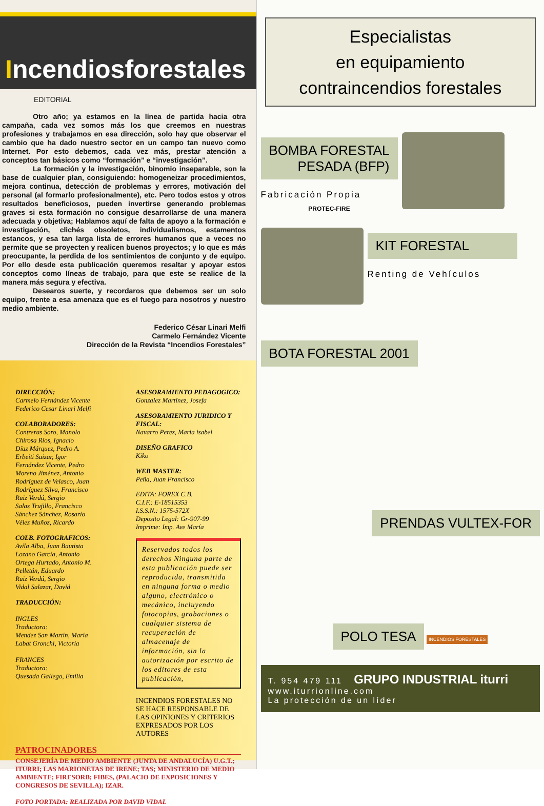Incendiosforestales
EDITORIAL
Otro año; ya estamos en la línea de partida hacia otra campaña, cada vez somos más los que creemos en nuestras profesiones y trabajamos en esa dirección, solo hay que observar el cambio que ha dado nuestro sector en un campo tan nuevo como Internet. Por esto debemos, cada vez más, prestar atención a conceptos tan básicos como “formación” e “investigación”.
La formación y la investigación, binomio inseparable, son la base de cualquier plan, consiguiendo: homogeneizar procedimientos, mejora continua, detección de problemas y errores, motivación del personal (al formarlo profesionalmente), etc. Pero todos estos y otros resultados beneficiosos, pueden invertirse generando problemas graves si esta formación no consigue desarrollarse de una manera adecuada y objetiva; Hablamos aquí de falta de apoyo a la formación e investigación, clichés obsoletos, individualismos, estamentos estancos, y esa tan larga lista de errores humanos que a veces no permite que se proyecten y realicen buenos proyectos; y lo que es más preocupante, la perdida de los sentimientos de conjunto y de equipo. Por ello desde esta publicación queremos resaltar y apoyar estos conceptos como líneas de trabajo, para que este se realice de la manera más segura y efectiva.
Desearos suerte, y recordaros que debemos ser un solo equipo, frente a esa amenaza que es el fuego para nosotros y nuestro medio ambiente.
Federico César Linari Melfi
Carmelo Fernández Vicente
Dirección de la Revista “Incendios Forestales”
DIRECCIÓN:
Carmelo Fernández Vicente
Federico Cesar Linari Melfi
COLABORADORES:
Contreras Soro, Manolo
Chirosa Ríos, Ignacio
Díaz Márquez, Pedro A.
Erbeiti Saizar, Igor
Fernández Vicente, Pedro
Moreno Jiménez, Antonio
Rodríguez de Velasco, Juan
Rodríguez Silva, Francisco
Ruiz Verdú, Sergio
Salas Trujillo, Francisco
Sánchez Sánchez, Rosario
Vélez Muñoz, Ricardo
COLB. FOTOGRAFICOS:
Avila Alba, Juan Bautista
Lozano García, Antonio
Ortega Hurtado, Antonio M.
Pelletán, Eduardo
Ruiz Verdú, Sergio
Vidal Salazar, David
TRADUCCIÓN:
INGLES
Traductora:
Mendez San Martín, María
Labat Gronchi, Victoria
FRANCES
Traductora:
Quesada Gallego, Emilia
ASESORAMIENTO PEDAGOGICO:
Gonzalez Martínez, Josefa
ASESORAMIENTO JURIDICO Y FISCAL:
Navarro Perez, Maria isabel
DISEÑO GRAFICO
Kiko
WEB MASTER:
Peña, Juan Francisco
EDITA: FOREX C.B.
C.I.F.: E-18515353
I.S.S.N.: 1575-572X
Deposito Legal: Gr-907-99
Imprime: Imp. Ave María
Reservados todos los derechos Ninguna parte de esta publicación puede ser reproducida, transmitida en ninguna forma o medio alguno, electrónico o mecánico, incluyendo fotocopias, grabaciones o cualquier sistema de recuperación de almacenaje de información, sin la autorización por escrito de los editores de esta publicación,
INCENDIOS FORESTALES NO SE HACE RESPONSABLE DE LAS OPINIONES Y CRITERIOS EXPRESADOS POR LOS AUTORES
PATROCINADORES
CONSEJERÍA DE MEDIO AMBIENTE (JUNTA DE ANDALUCÍA) U.G.T.; ITURRI; LAS MARIONETAS DE IRENE; TAS; MINISTERIO DE MEDIO AMBIENTE; FIRESORB; FIBES, (PALACIO DE EXPOSICIONES Y CONGRESOS DE SEVILLA); IZAR.
FOTO PORTADA: REALIZADA POR DAVID VIDAL
Especialistas
en equipamiento
contraincendios forestales
BOMBA FORESTAL
PESADA (BFP)
Fabricación Propia
PROTEC-FIRE
KIT FORESTAL
Renting de Vehículos
BOTA FORESTAL 2001
PRENDAS VULTEX-FOR
POLO TESA
INCENDIOS FORESTALES
T. 954 479 111 GRUPO INDUSTRIAL iturri
www.iturrionline.com
La protección de un líder